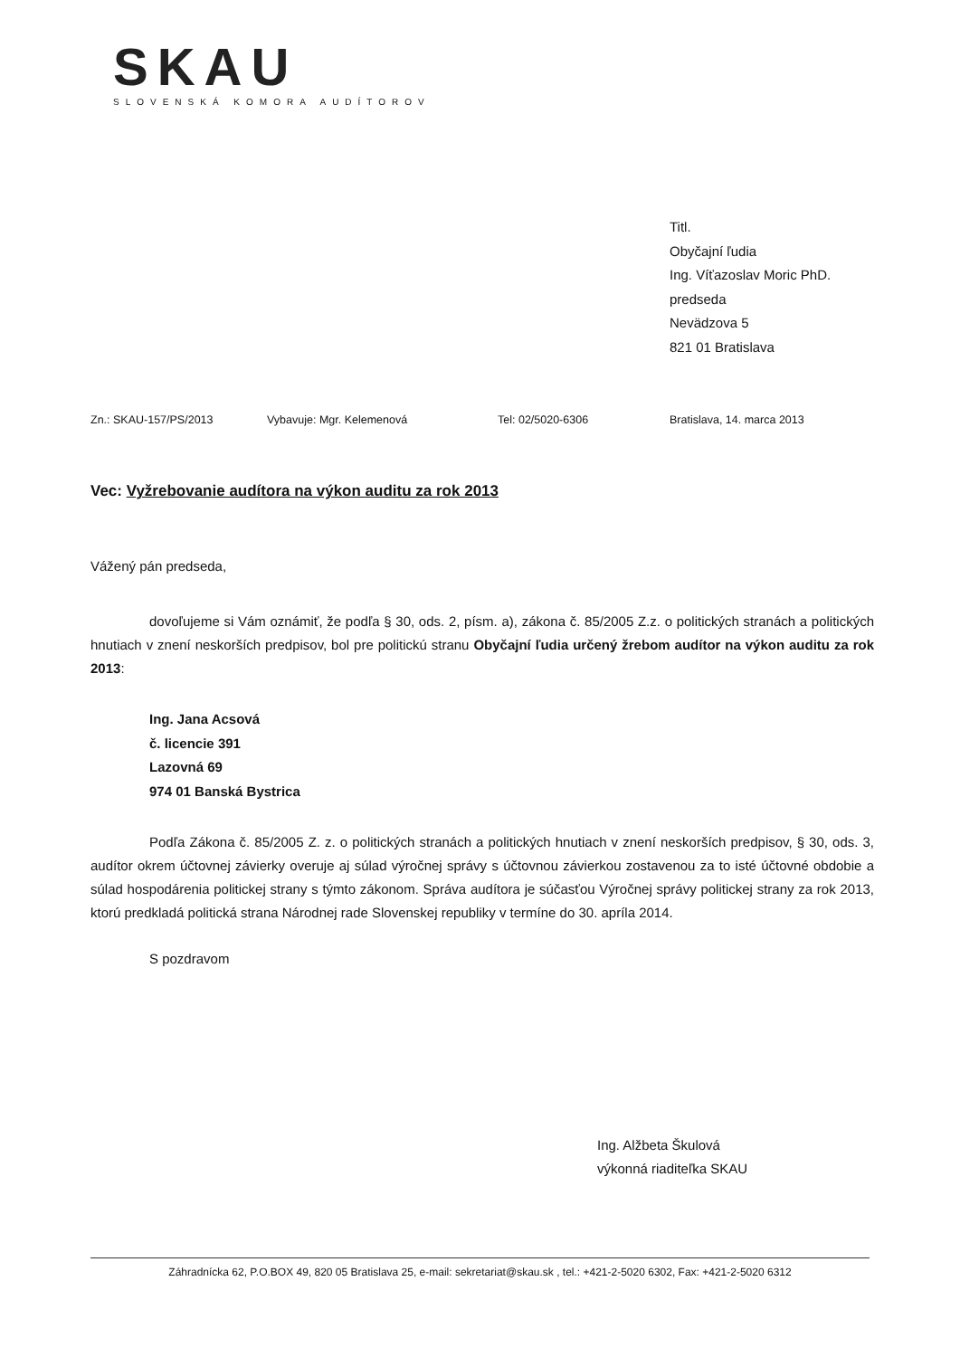SKAU
SLOVENSKÁ KOMORA AUDÍTOROV
Titl.
Obyčajní ľudia
Ing. Víťazoslav Moric PhD.
predseda
Nevädzova 5
821 01 Bratislava
Zn.: SKAU-157/PS/2013 Vybavuje: Mgr. Kelemenová Tel: 02/5020-6306 Bratislava, 14. marca 2013
Vec: Vyžrebovanie audítora na výkon auditu za rok 2013
Vážený pán predseda,
dovoľujeme si Vám oznámiť, že podľa § 30, ods. 2, písm. a), zákona č. 85/2005 Z.z. o politických stranách a politických hnutiach v znení neskorších predpisov, bol pre politickú stranu Obyčajní ľudia určený žrebom audítor na výkon auditu za rok 2013:
Ing. Jana Acsová
č. licencie 391
Lazovná 69
974 01 Banská Bystrica
Podľa Zákona č. 85/2005 Z. z. o politických stranách a politických hnutiach v znení neskorších predpisov, § 30, ods. 3, audítor okrem účtovnej závierky overuje aj súlad výročnej správy s účtovnou závierkou zostavenou za to isté účtovné obdobie a súlad hospodárenia politickej strany s týmto zákonom. Správa audítora je súčasťou Výročnej správy politickej strany za rok 2013, ktorú predkladá politická strana Národnej rade Slovenskej republiky v termíne do 30. apríla 2014.
S pozdravom
Ing. Alžbeta Škulová
výkonná riaditeľka SKAU
Záhradnícka 62, P.O.BOX 49, 820 05 Bratislava 25, e-mail: sekretariat@skau.sk , tel.: +421-2-5020 6302, Fax: +421-2-5020 6312